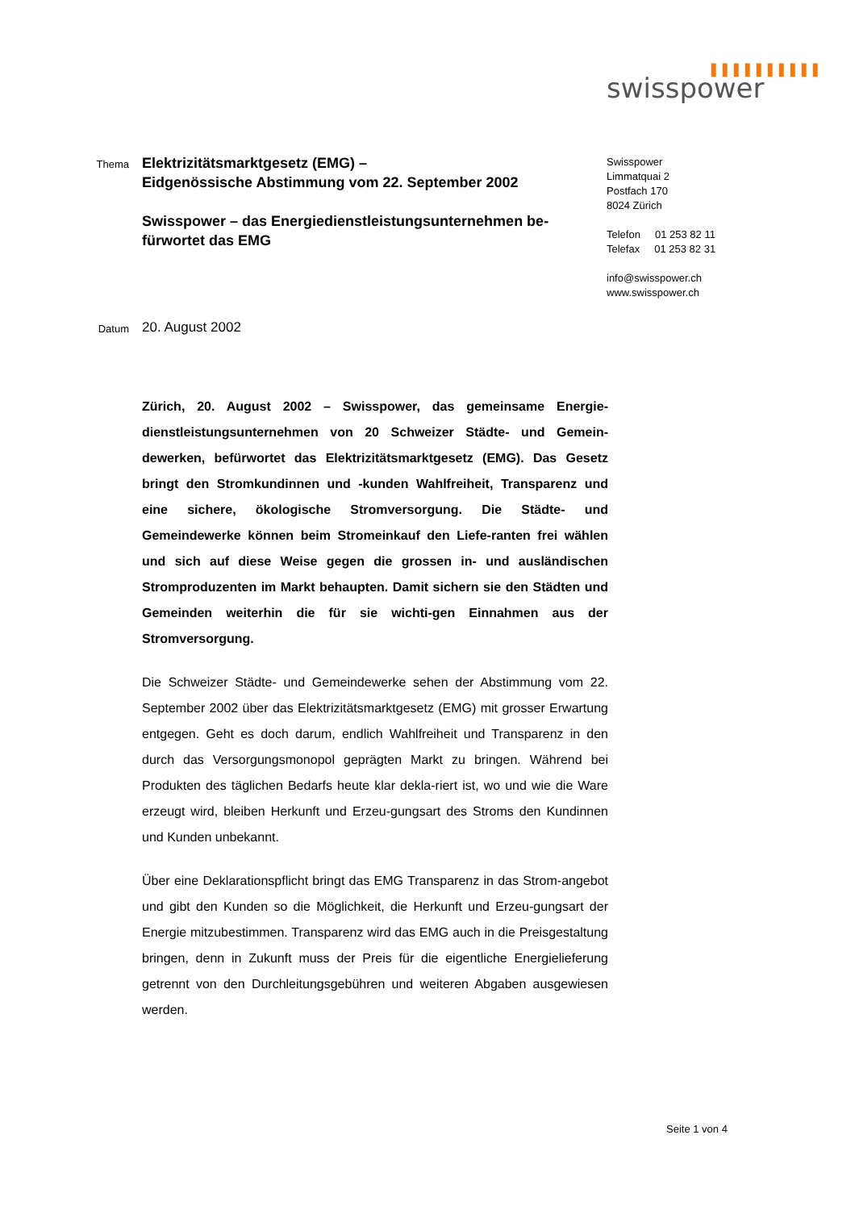❚❚❚❚❚❚❚❚❚❚
swisspower
Thema
Elektrizitätsmarktgesetz (EMG) –
Eidgenössische Abstimmung vom 22. September 2002
Swisspower – das Energiedienstleistungsunternehmen be-
fürwortet das EMG
Swisspower
Limmatquai 2
Postfach 170
8024 Zürich
Telefon 01 253 82 11
Telefax 01 253 82 31
info@swisspower.ch
www.swisspower.ch
Datum
20. August 2002
Zürich, 20. August 2002 – Swisspower, das gemeinsame Energie-dienstleistungsunternehmen von 20 Schweizer Städte- und Gemein-dewerken, befürwortet das Elektrizitätsmarktgesetz (EMG). Das Gesetz bringt den Stromkundinnen und -kunden Wahlfreiheit, Transparenz und eine sichere, ökologische Stromversorgung. Die Städte- und Gemeindewerke können beim Stromeinkauf den Liefe-ranten frei wählen und sich auf diese Weise gegen die grossen in- und ausländischen Stromproduzenten im Markt behaupten. Damit sichern sie den Städten und Gemeinden weiterhin die für sie wichti-gen Einnahmen aus der Stromversorgung.
Die Schweizer Städte- und Gemeindewerke sehen der Abstimmung vom 22. September 2002 über das Elektrizitätsmarktgesetz (EMG) mit grosser Erwartung entgegen. Geht es doch darum, endlich Wahlfreiheit und Transparenz in den durch das Versorgungsmonopol geprägten Markt zu bringen. Während bei Produkten des täglichen Bedarfs heute klar dekla-riert ist, wo und wie die Ware erzeugt wird, bleiben Herkunft und Erzeu-gungsart des Stroms den Kundinnen und Kunden unbekannt.
Über eine Deklarationspflicht bringt das EMG Transparenz in das Strom-angebot und gibt den Kunden so die Möglichkeit, die Herkunft und Erzeu-gungsart der Energie mitzubestimmen. Transparenz wird das EMG auch in die Preisgestaltung bringen, denn in Zukunft muss der Preis für die eigentliche Energielieferung getrennt von den Durchleitungsgebühren und weiteren Abgaben ausgewiesen werden.
Seite 1 von 4